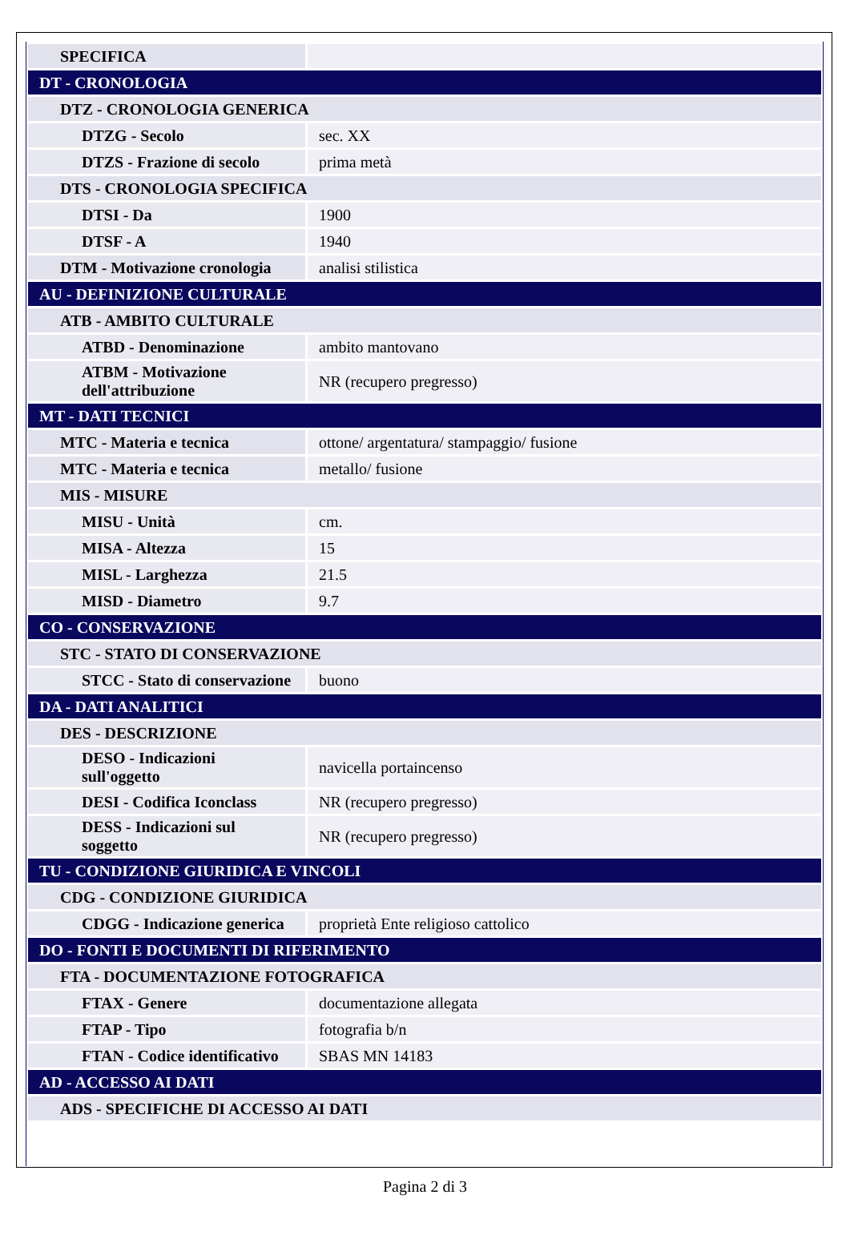| SPECIFICA | |
| DT - CRONOLOGIA | |
| DTZ - CRONOLOGIA GENERICA | |
| DTZG - Secolo | sec. XX |
| DTZS - Frazione di secolo | prima metà |
| DTS - CRONOLOGIA SPECIFICA | |
| DTSI - Da | 1900 |
| DTSF - A | 1940 |
| DTM - Motivazione cronologia | analisi stilistica |
| AU - DEFINIZIONE CULTURALE | |
| ATB - AMBITO CULTURALE | |
| ATBD - Denominazione | ambito mantovano |
| ATBM - Motivazione dell'attribuzione | NR (recupero pregresso) |
| MT - DATI TECNICI | |
| MTC - Materia e tecnica | ottone/ argentatura/ stampaggio/ fusione |
| MTC - Materia e tecnica | metallo/ fusione |
| MIS - MISURE | |
| MISU - Unità | cm. |
| MISA - Altezza | 15 |
| MISL - Larghezza | 21.5 |
| MISD - Diametro | 9.7 |
| CO - CONSERVAZIONE | |
| STC - STATO DI CONSERVAZIONE | |
| STCC - Stato di conservazione | buono |
| DA - DATI ANALITICI | |
| DES - DESCRIZIONE | |
| DESO - Indicazioni sull'oggetto | navicella portaincenso |
| DESI - Codifica Iconclass | NR (recupero pregresso) |
| DESS - Indicazioni sul soggetto | NR (recupero pregresso) |
| TU - CONDIZIONE GIURIDICA E VINCOLI | |
| CDG - CONDIZIONE GIURIDICA | |
| CDGG - Indicazione generica | proprietà Ente religioso cattolico |
| DO - FONTI E DOCUMENTI DI RIFERIMENTO | |
| FTA - DOCUMENTAZIONE FOTOGRAFICA | |
| FTAX - Genere | documentazione allegata |
| FTAP - Tipo | fotografia b/n |
| FTAN - Codice identificativo | SBAS MN 14183 |
| AD - ACCESSO AI DATI | |
| ADS - SPECIFICHE DI ACCESSO AI DATI | |
Pagina 2 di 3